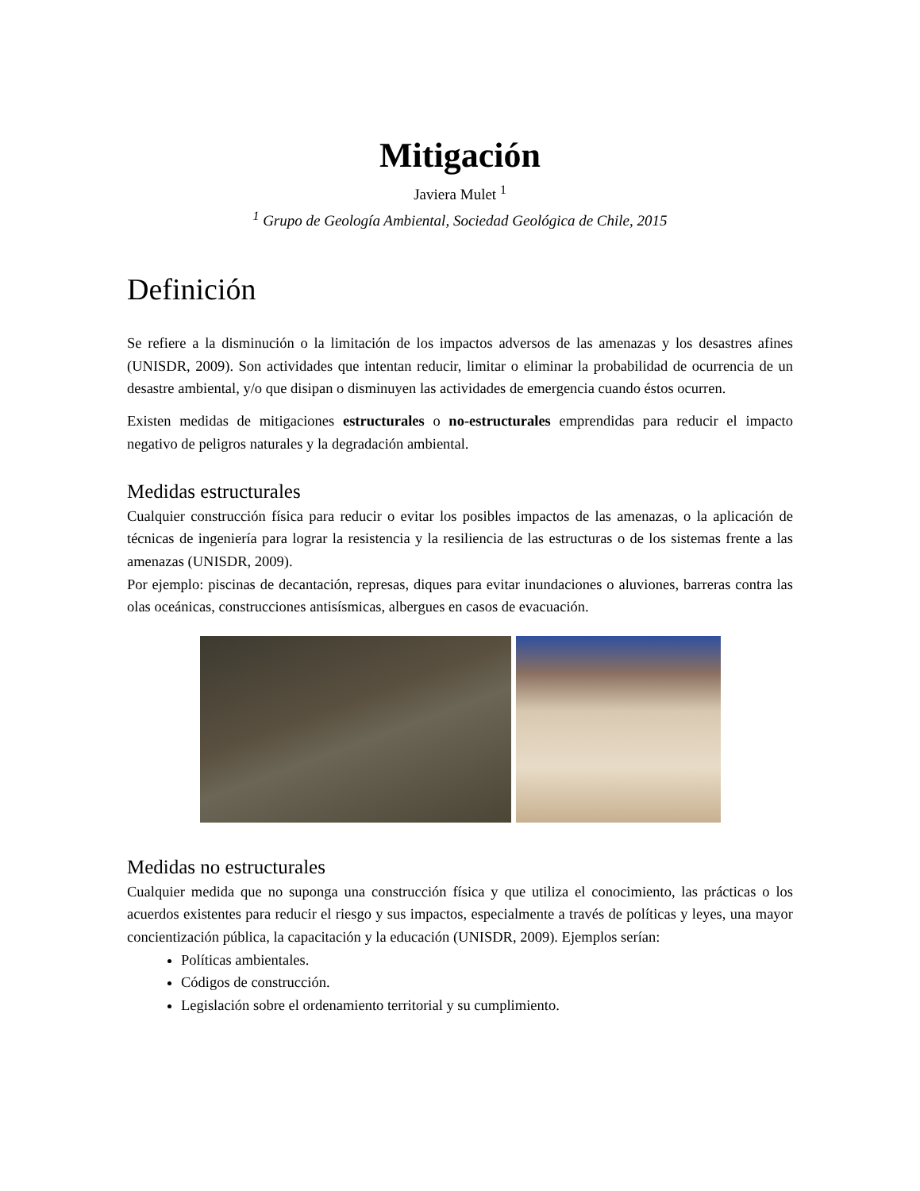Mitigación
Javiera Mulet <sup>1</sup>
<sup>1</sup> Grupo de Geología Ambiental, Sociedad Geológica de Chile, 2015
Definición
Se refiere a la disminución o la limitación de los impactos adversos de las amenazas y los desastres afines (UNISDR, 2009). Son actividades que intentan reducir, limitar o eliminar la probabilidad de ocurrencia de un desastre ambiental, y/o que disipan o disminuyen las actividades de emergencia cuando éstos ocurren.
Existen medidas de mitigaciones estructurales o no-estructurales emprendidas para reducir el impacto negativo de peligros naturales y la degradación ambiental.
Medidas estructurales
Cualquier construcción física para reducir o evitar los posibles impactos de las amenazas, o la aplicación de técnicas de ingeniería para lograr la resistencia y la resiliencia de las estructuras o de los sistemas frente a las amenazas (UNISDR, 2009).
Por ejemplo: piscinas de decantación, represas, diques para evitar inundaciones o aluviones, barreras contra las olas oceánicas, construcciones antisísmicas, albergues en casos de evacuación.
Medidas no estructurales
Cualquier medida que no suponga una construcción física y que utiliza el conocimiento, las prácticas o los acuerdos existentes para reducir el riesgo y sus impactos, especialmente a través de políticas y leyes, una mayor concientización pública, la capacitación y la educación (UNISDR, 2009). Ejemplos serían:
Políticas ambientales.
Códigos de construcción.
Legislación sobre el ordenamiento territorial y su cumplimiento.